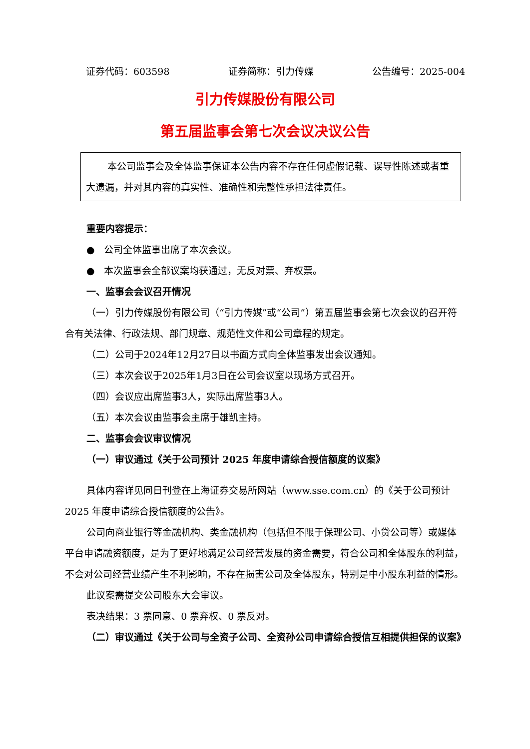证券代码：603598 证券简称：引力传媒 公告编号：2025-004
引力传媒股份有限公司
第五届监事会第七次会议决议公告
本公司监事会及全体监事保证本公告内容不存在任何虚假记载、误导性陈述或者重大遗漏，并对其内容的真实性、准确性和完整性承担法律责任。
重要内容提示：
● 公司全体监事出席了本次会议。
● 本次监事会全部议案均获通过，无反对票、弃权票。
一、监事会会议召开情况
（一）引力传媒股份有限公司（“引力传媒”或“公司”）第五届监事会第七次会议的召开符合有关法律、行政法规、部门规章、规范性文件和公司章程的规定。
（二）公司于2024年12月27日以书面方式向全体监事发出会议通知。
（三）本次会议于2025年1月3日在公司会议室以现场方式召开。
（四）会议应出席监事3人，实际出席监事3人。
（五）本次会议由监事会主席于雄凯主持。
二、监事会会议审议情况
（一）审议通过《关于公司预计 2025 年度申请综合授信额度的议案》
具体内容详见同日刊登在上海证券交易所网站（www.sse.com.cn）的《关于公司预计 2025 年度申请综合授信额度的公告》。
公司向商业银行等金融机构、类金融机构（包括但不限于保理公司、小贷公司等）或媒体平台申请融资额度，是为了更好地满足公司经营发展的资金需要，符合公司和全体股东的利益，不会对公司经营业绩产生不利影响，不存在损害公司及全体股东，特别是中小股东利益的情形。
此议案需提交公司股东大会审议。
表决结果：3 票同意、0 票弃权、0 票反对。
（二）审议通过《关于公司与全资子公司、全资孙公司申请综合授信互相提供担保的议案》